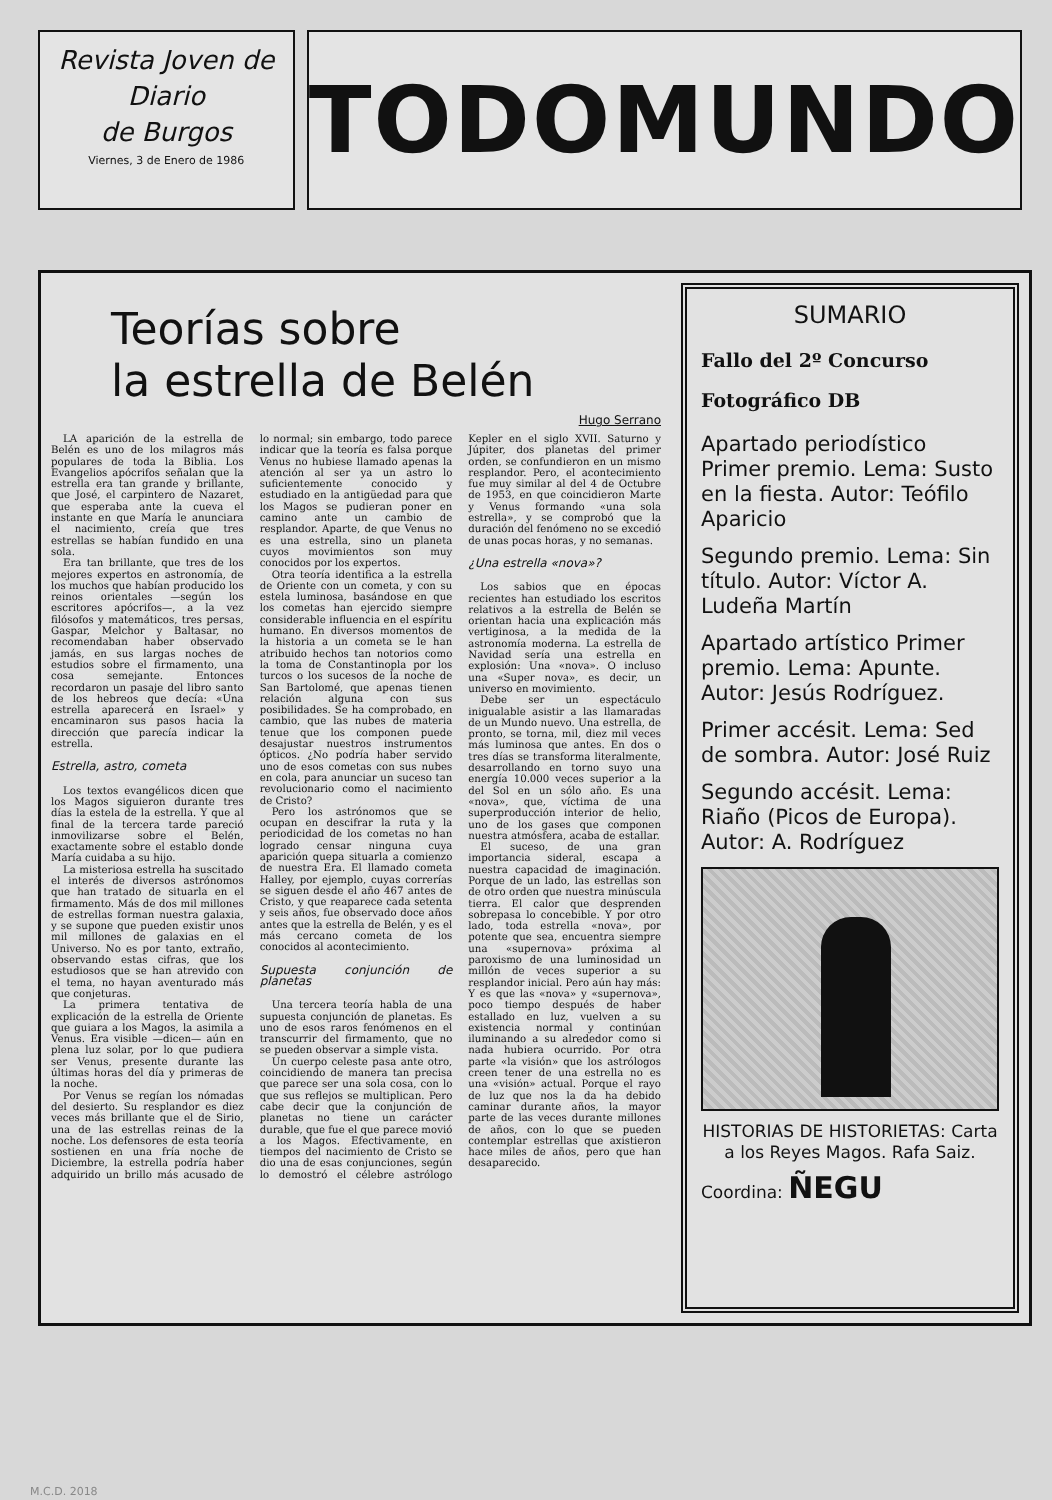Revista Joven de
Diario
de Burgos
Viernes, 3 de Enero de 1986
TODOMUNDO
Teorías sobre
la estrella de Belén
Hugo Serrano
LA aparición de la estrella de Belén es uno de los milagros más populares de toda la Biblia. Los Evangelios apócrifos señalan que la estrella era tan grande y brillante, que José, el carpintero de Nazaret, que esperaba ante la cueva el instante en que María le anunciara el nacimiento, creía que tres estrellas se habían fundido en una sola.
Era tan brillante, que tres de los mejores expertos en astronomía, de los muchos que habían producido los reinos orientales —según los escritores apócrifos—, a la vez filósofos y matemáticos, tres persas, Gaspar, Melchor y Baltasar, no recomendaban haber observado jamás, en sus largas noches de estudios sobre el firmamento, una cosa semejante. Entonces recordaron un pasaje del libro santo de los hebreos que decía: «Una estrella aparecerá en Israel» y encaminaron sus pasos hacia la dirección que parecía indicar la estrella.
Estrella, astro, cometa
Los textos evangélicos dicen que los Magos siguieron durante tres días la estela de la estrella. Y que al final de la tercera tarde pareció inmovilizarse sobre el Belén, exactamente sobre el establo donde María cuidaba a su hijo.
La misteriosa estrella ha suscitado el interés de diversos astrónomos que han tratado de situarla en el firmamento. Más de dos mil millones de estrellas forman nuestra galaxia, y se supone que pueden existir unos mil millones de galaxias en el Universo. No es por tanto, extraño, observando estas cifras, que los estudiosos que se han atrevido con el tema, no hayan aventurado más que conjeturas.
La primera tentativa de explicación de la estrella de Oriente que guiara a los Magos, la asimila a Venus. Era visible —dicen— aún en plena luz solar, por lo que pudiera ser Venus, presente durante las últimas horas del día y primeras de la noche.
Por Venus se regían los nómadas del desierto. Su resplandor es diez veces más brillante que el de Sirio, una de las estrellas reinas de la noche. Los defensores de esta teoría sostienen en una fría noche de Diciembre, la estrella podría haber adquirido un brillo más acusado de lo normal; sin embargo, todo parece indicar que la teoría es falsa porque Venus no hubiese llamado apenas la atención al ser ya un astro lo suficientemente conocido y estudiado en la antigüedad para que los Magos se pudieran poner en camino ante un cambio de resplandor. Aparte, de que Venus no es una estrella, sino un planeta cuyos movimientos son muy conocidos por los expertos.
Otra teoría identifica a la estrella de Oriente con un cometa, y con su estela luminosa, basándose en que los cometas han ejercido siempre considerable influencia en el espíritu humano. En diversos momentos de la historia a un cometa se le han atribuido hechos tan notorios como la toma de Constantinopla por los turcos o los sucesos de la noche de San Bartolomé, que apenas tienen relación alguna con sus posibilidades. Se ha comprobado, en cambio, que las nubes de materia tenue que los componen puede desajustar nuestros instrumentos ópticos. ¿No podría haber servido uno de esos cometas con sus nubes en cola, para anunciar un suceso tan revolucionario como el nacimiento de Cristo?
Pero los astrónomos que se ocupan en descifrar la ruta y la periodicidad de los cometas no han logrado censar ninguna cuya aparición quepa situarla a comienzo de nuestra Era. El llamado cometa Halley, por ejemplo, cuyas correrías se siguen desde el año 467 antes de Cristo, y que reaparece cada setenta y seis años, fue observado doce años antes que la estrella de Belén, y es el más cercano cometa de los conocidos al acontecimiento.
Supuesta conjunción de planetas
Una tercera teoría habla de una supuesta conjunción de planetas. Es uno de esos raros fenómenos en el transcurrir del firmamento, que no se pueden observar a simple vista.
Un cuerpo celeste pasa ante otro, coincidiendo de manera tan precisa que parece ser una sola cosa, con lo que sus reflejos se multiplican. Pero cabe decir que la conjunción de planetas no tiene un carácter durable, que fue el que parece movió a los Magos. Efectivamente, en tiempos del nacimiento de Cristo se dio una de esas conjunciones, según lo demostró el célebre astrólogo Kepler en el siglo XVII. Saturno y Júpiter, dos planetas del primer orden, se confundieron en un mismo resplandor. Pero, el acontecimiento fue muy similar al del 4 de Octubre de 1953, en que coincidieron Marte y Venus formando «una sola estrella», y se comprobó que la duración del fenómeno no se excedió de unas pocas horas, y no semanas.
¿Una estrella «nova»?
Los sabios que en épocas recientes han estudiado los escritos relativos a la estrella de Belén se orientan hacia una explicación más vertiginosa, a la medida de la astronomía moderna. La estrella de Navidad sería una estrella en explosión: Una «nova». O incluso una «Super nova», es decir, un universo en movimiento.
Debe ser un espectáculo inigualable asistir a las llamaradas de un Mundo nuevo. Una estrella, de pronto, se torna, mil, diez mil veces más luminosa que antes. En dos o tres días se transforma literalmente, desarrollando en torno suyo una energía 10.000 veces superior a la del Sol en un sólo año. Es una «nova», que, víctima de una superproducción interior de helio, uno de los gases que componen nuestra atmósfera, acaba de estallar.
El suceso, de una gran importancia sideral, escapa a nuestra capacidad de imaginación. Porque de un lado, las estrellas son de otro orden que nuestra minúscula tierra. El calor que desprenden sobrepasa lo concebible. Y por otro lado, toda estrella «nova», por potente que sea, encuentra siempre una «supernova» próxima al paroxismo de una luminosidad un millón de veces superior a su resplandor inicial. Pero aún hay más: Y es que las «nova» y «supernova», poco tiempo después de haber estallado en luz, vuelven a su existencia normal y continúan iluminando a su alrededor como si nada hubiera ocurrido. Por otra parte «la visión» que los astrólogos creen tener de una estrella no es una «visión» actual. Porque el rayo de luz que nos la da ha debido caminar durante años, la mayor parte de las veces durante millones de años, con lo que se pueden contemplar estrellas que axistieron hace miles de años, pero que han desaparecido.
SUMARIO
Fallo del 2º Concurso Fotográfico DB
Apartado periodístico Primer premio. Lema: Susto en la fiesta. Autor: Teófilo Aparicio
Segundo premio. Lema: Sin título. Autor: Víctor A. Ludeña Martín
Apartado artístico Primer premio. Lema: Apunte. Autor: Jesús Rodríguez.
Primer accésit. Lema: Sed de sombra. Autor: José Ruiz
Segundo accésit. Lema: Riaño (Picos de Europa). Autor: A. Rodríguez
HISTORIAS DE HISTORIETAS: Carta a los Reyes Magos. Rafa Saiz.
Coordina: ÑEGU
M.C.D. 2018